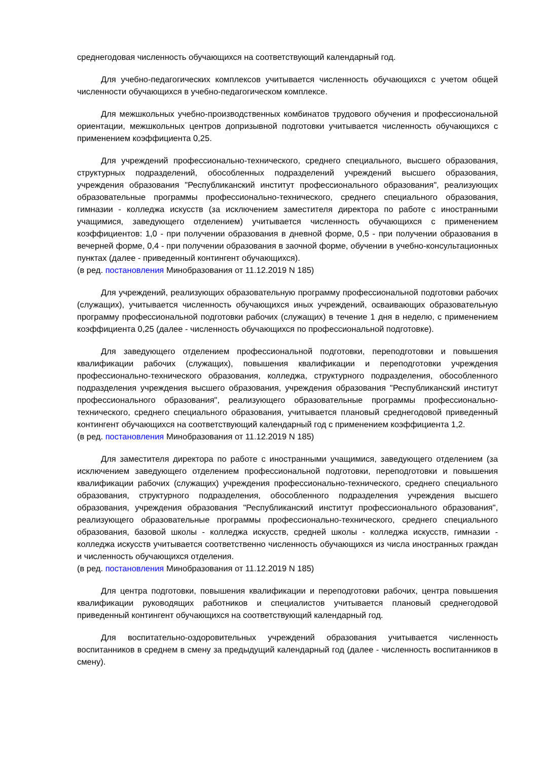среднегодовая численность обучающихся на соответствующий календарный год.
Для учебно-педагогических комплексов учитывается численность обучающихся с учетом общей численности обучающихся в учебно-педагогическом комплексе.
Для межшкольных учебно-производственных комбинатов трудового обучения и профессиональной ориентации, межшкольных центров допризывной подготовки учитывается численность обучающихся с применением коэффициента 0,25.
Для учреждений профессионально-технического, среднего специального, высшего образования, структурных подразделений, обособленных подразделений учреждений высшего образования, учреждения образования "Республиканский институт профессионального образования", реализующих образовательные программы профессионально-технического, среднего специального образования, гимназии - колледжа искусств (за исключением заместителя директора по работе с иностранными учащимися, заведующего отделением) учитывается численность обучающихся с применением коэффициентов: 1,0 - при получении образования в дневной форме, 0,5 - при получении образования в вечерней форме, 0,4 - при получении образования в заочной форме, обучении в учебно-консультационных пунктах (далее - приведенный контингент обучающихся).
(в ред. постановления Минобразования от 11.12.2019 N 185)
Для учреждений, реализующих образовательную программу профессиональной подготовки рабочих (служащих), учитывается численность обучающихся иных учреждений, осваивающих образовательную программу профессиональной подготовки рабочих (служащих) в течение 1 дня в неделю, с применением коэффициента 0,25 (далее - численность обучающихся по профессиональной подготовке).
Для заведующего отделением профессиональной подготовки, переподготовки и повышения квалификации рабочих (служащих), повышения квалификации и переподготовки учреждения профессионально-технического образования, колледжа, структурного подразделения, обособленного подразделения учреждения высшего образования, учреждения образования "Республиканский институт профессионального образования", реализующего образовательные программы профессионально-технического, среднего специального образования, учитывается плановый среднегодовой приведенный контингент обучающихся на соответствующий календарный год с применением коэффициента 1,2.
(в ред. постановления Минобразования от 11.12.2019 N 185)
Для заместителя директора по работе с иностранными учащимися, заведующего отделением (за исключением заведующего отделением профессиональной подготовки, переподготовки и повышения квалификации рабочих (служащих) учреждения профессионально-технического, среднего специального образования, структурного подразделения, обособленного подразделения учреждения высшего образования, учреждения образования "Республиканский институт профессионального образования", реализующего образовательные программы профессионально-технического, среднего специального образования, базовой школы - колледжа искусств, средней школы - колледжа искусств, гимназии - колледжа искусств учитывается соответственно численность обучающихся из числа иностранных граждан и численность обучающихся отделения.
(в ред. постановления Минобразования от 11.12.2019 N 185)
Для центра подготовки, повышения квалификации и переподготовки рабочих, центра повышения квалификации руководящих работников и специалистов учитывается плановый среднегодовой приведенный контингент обучающихся на соответствующий календарный год.
Для воспитательно-оздоровительных учреждений образования учитывается численность воспитанников в среднем в смену за предыдущий календарный год (далее - численность воспитанников в смену).